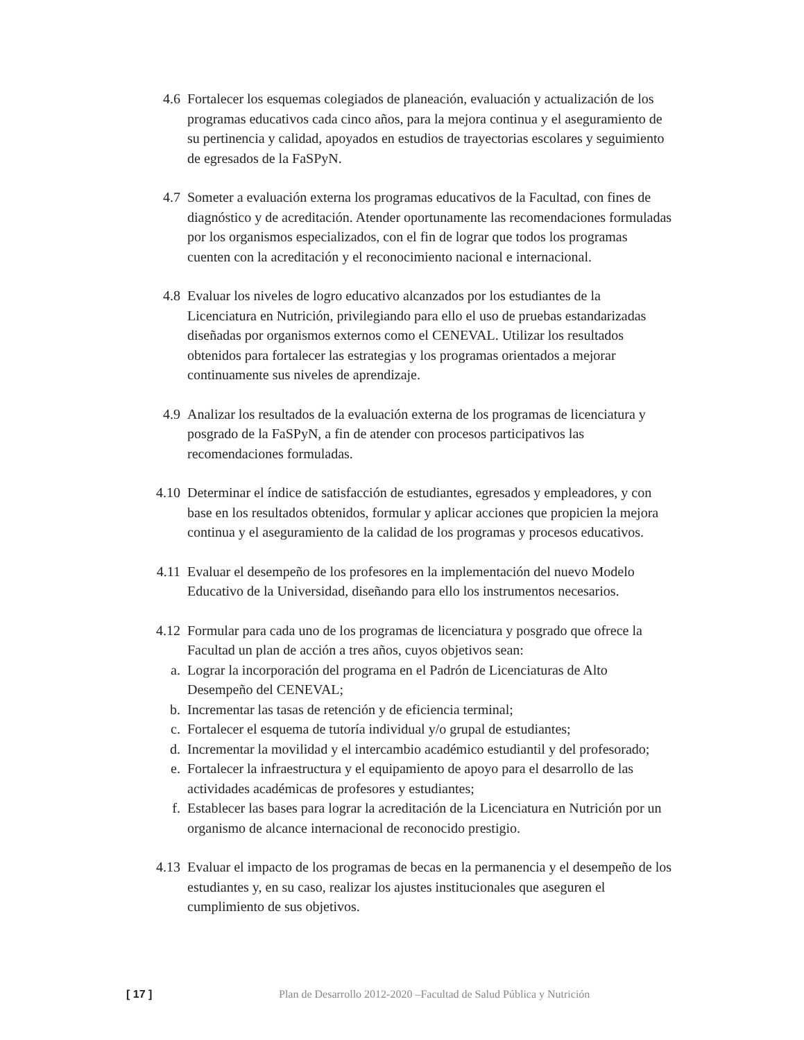4.6 Fortalecer los esquemas colegiados de planeación, evaluación y actualización de los programas educativos cada cinco años, para la mejora continua y el aseguramiento de su pertinencia y calidad, apoyados en estudios de trayectorias escolares y seguimiento de egresados de la FaSPyN.
4.7 Someter a evaluación externa los programas educativos de la Facultad, con fines de diagnóstico y de acreditación. Atender oportunamente las recomendaciones formuladas por los organismos especializados, con el fin de lograr que todos los programas cuenten con la acreditación y el reconocimiento nacional e internacional.
4.8 Evaluar los niveles de logro educativo alcanzados por los estudiantes de la Licenciatura en Nutrición, privilegiando para ello el uso de pruebas estandarizadas diseñadas por organismos externos como el CENEVAL. Utilizar los resultados obtenidos para fortalecer las estrategias y los programas orientados a mejorar continuamente sus niveles de aprendizaje.
4.9 Analizar los resultados de la evaluación externa de los programas de licenciatura y posgrado de la FaSPyN, a fin de atender con procesos participativos las recomendaciones formuladas.
4.10 Determinar el índice de satisfacción de estudiantes, egresados y empleadores, y con base en los resultados obtenidos, formular y aplicar acciones que propicien la mejora continua y el aseguramiento de la calidad de los programas y procesos educativos.
4.11 Evaluar el desempeño de los profesores en la implementación del nuevo Modelo Educativo de la Universidad, diseñando para ello los instrumentos necesarios.
4.12 Formular para cada uno de los programas de licenciatura y posgrado que ofrece la Facultad un plan de acción a tres años, cuyos objetivos sean:
a. Lograr la incorporación del programa en el Padrón de Licenciaturas de Alto Desempeño del CENEVAL;
b. Incrementar las tasas de retención y de eficiencia terminal;
c. Fortalecer el esquema de tutoría individual y/o grupal de estudiantes;
d. Incrementar la movilidad y el intercambio académico estudiantil y del profesorado;
e. Fortalecer la infraestructura y el equipamiento de apoyo para el desarrollo de las actividades académicas de profesores y estudiantes;
f. Establecer las bases para lograr la acreditación de la Licenciatura en Nutrición por un organismo de alcance internacional de reconocido prestigio.
4.13 Evaluar el impacto de los programas de becas en la permanencia y el desempeño de los estudiantes y, en su caso, realizar los ajustes institucionales que aseguren el cumplimiento de sus objetivos.
[ 17 ] Plan de Desarrollo 2012-2020 –Facultad de Salud Pública y Nutrición